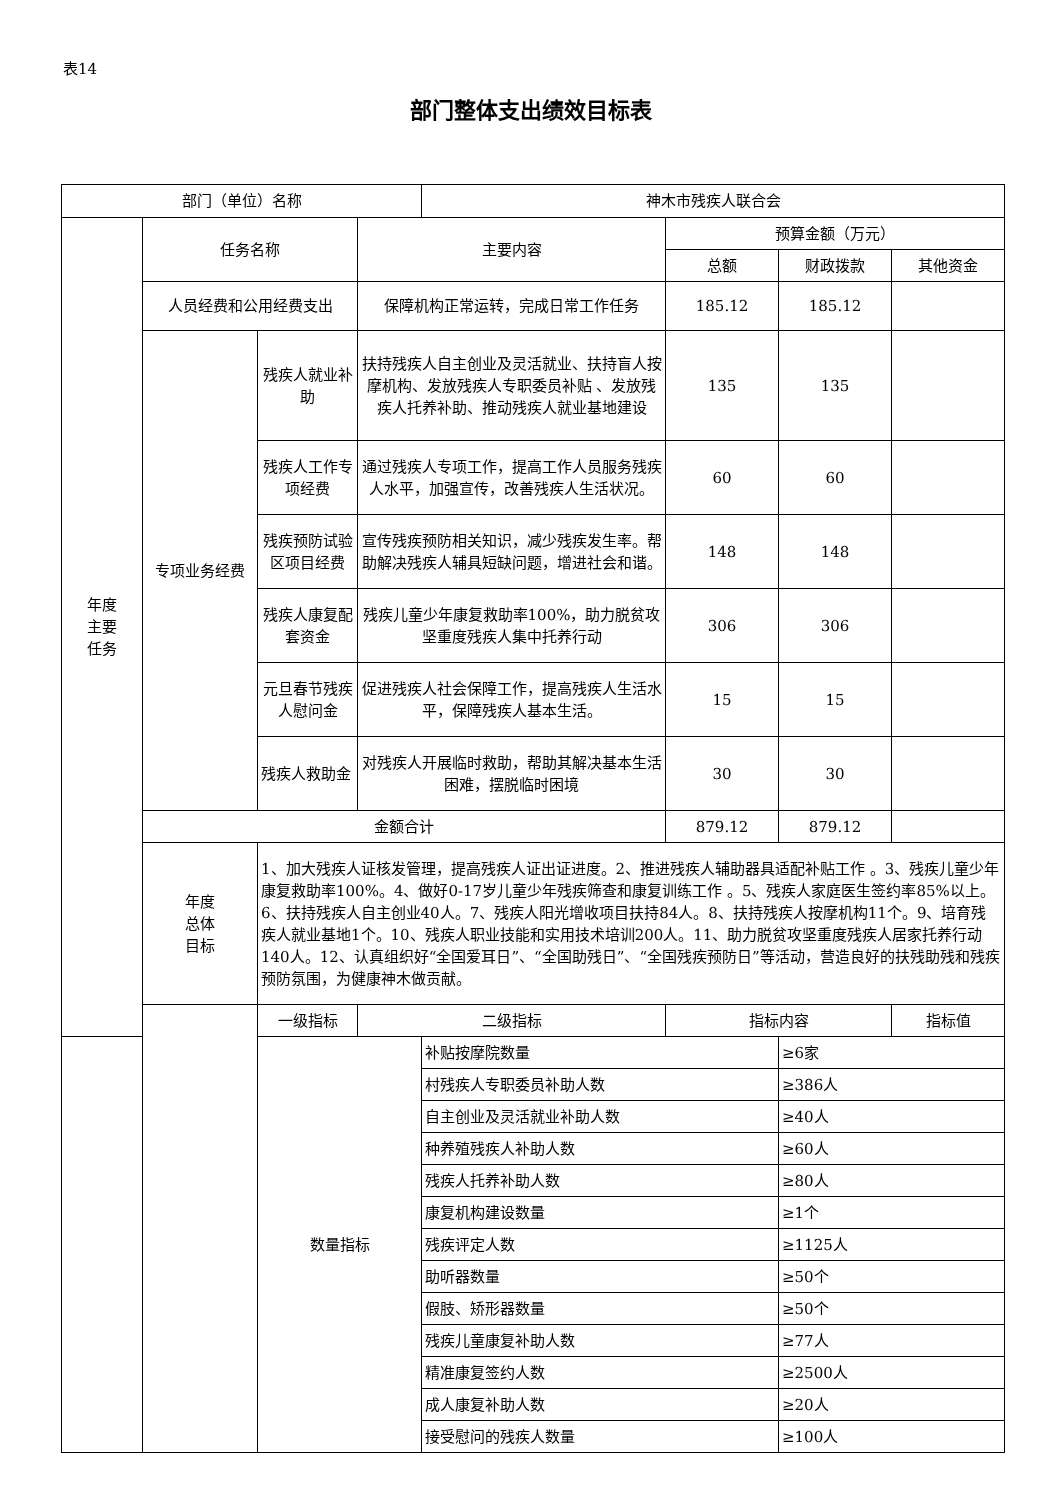表14
部门整体支出绩效目标表
| 部门（单位）名称 | | | | 神木市残疾人联合会 | | | |
| 年度 主要 任务 | 任务名称 | | 主要内容 | | 预算金额（万元） | | |
| | | | | | 总额 | 财政拨款 | 其他资金 |
| | 人员经费和公用经费支出 | | 保障机构正常运转，完成日常工作任务 | | 185.12 | 185.12 | |
| | 专项业务经费 | 残疾人就业补助 | 扶持残疾人自主创业及灵活就业、扶持盲人按摩机构、发放残疾人专职委员补贴 、发放残疾人托养补助、推动残疾人就业基地建设 | | 135 | 135 | |
| | | 残疾人工作专项经费 | 通过残疾人专项工作，提高工作人员服务残疾人水平，加强宣传，改善残疾人生活状况。 | | 60 | 60 | |
| | | 残疾预防试验区项目经费 | 宣传残疾预防相关知识，减少残疾发生率。帮助解决残疾人辅具短缺问题，增进社会和谐。 | | 148 | 148 | |
| | | 残疾人康复配套资金 | 残疾儿童少年康复救助率100%，助力脱贫攻坚重度残疾人集中托养行动 | | 306 | 306 | |
| | | 元旦春节残疾人慰问金 | 促进残疾人社会保障工作，提高残疾人生活水平，保障残疾人基本生活。 | | 15 | 15 | |
| | | 残疾人救助金 | 对残疾人开展临时救助，帮助其解决基本生活困难，摆脱临时困境 | | 30 | 30 | |
| | 金额合计 | | | | 879.12 | 879.12 | |
| | 年度 总体 目标 | 1、加大残疾人证核发管理，提高残疾人证出证进度。2、推进残疾人辅助器具适配补贴工作 。3、残疾儿童少年康复救助率100%。4、做好0-17岁儿童少年残疾筛查和康复训练工作 。5、残疾人家庭医生签约率85%以上。6、扶持残疾人自主创业40人。7、残疾人阳光增收项目扶持84人。8、扶持残疾人按摩机构11个。9、培育残疾人就业基地1个。10、残疾人职业技能和实用技术培训200人。11、助力脱贫攻坚重度残疾人居家托养行动140人。12、认真组织好“全国爱耳日”、“全国助残日”、“全国残疾预防日”等活动，营造良好的扶残助残和残疾预防氛围，为健康神木做贡献。 | | | | | |
| | | 一级指标 | 二级指标 | | 指标内容 | | 指标值 |
| | | 数量指标 | | 补贴按摩院数量 | | ≥6家 | |
| | | | | 村残疾人专职委员补助人数 | | ≥386人 | |
| | | | | 自主创业及灵活就业补助人数 | | ≥40人 | |
| | | | | 种养殖残疾人补助人数 | | ≥60人 | |
| | | | | 残疾人托养补助人数 | | ≥80人 | |
| | | | | 康复机构建设数量 | | ≥1个 | |
| | | | | 残疾评定人数 | | ≥1125人 | |
| | | | | 助听器数量 | | ≥50个 | |
| | | | | 假肢、矫形器数量 | | ≥50个 | |
| | | | | 残疾儿童康复补助人数 | | ≥77人 | |
| | | | | 精准康复签约人数 | | ≥2500人 | |
| | | | | 成人康复补助人数 | | ≥20人 | |
| | | | | 接受慰问的残疾人数量 | | ≥100人 | |